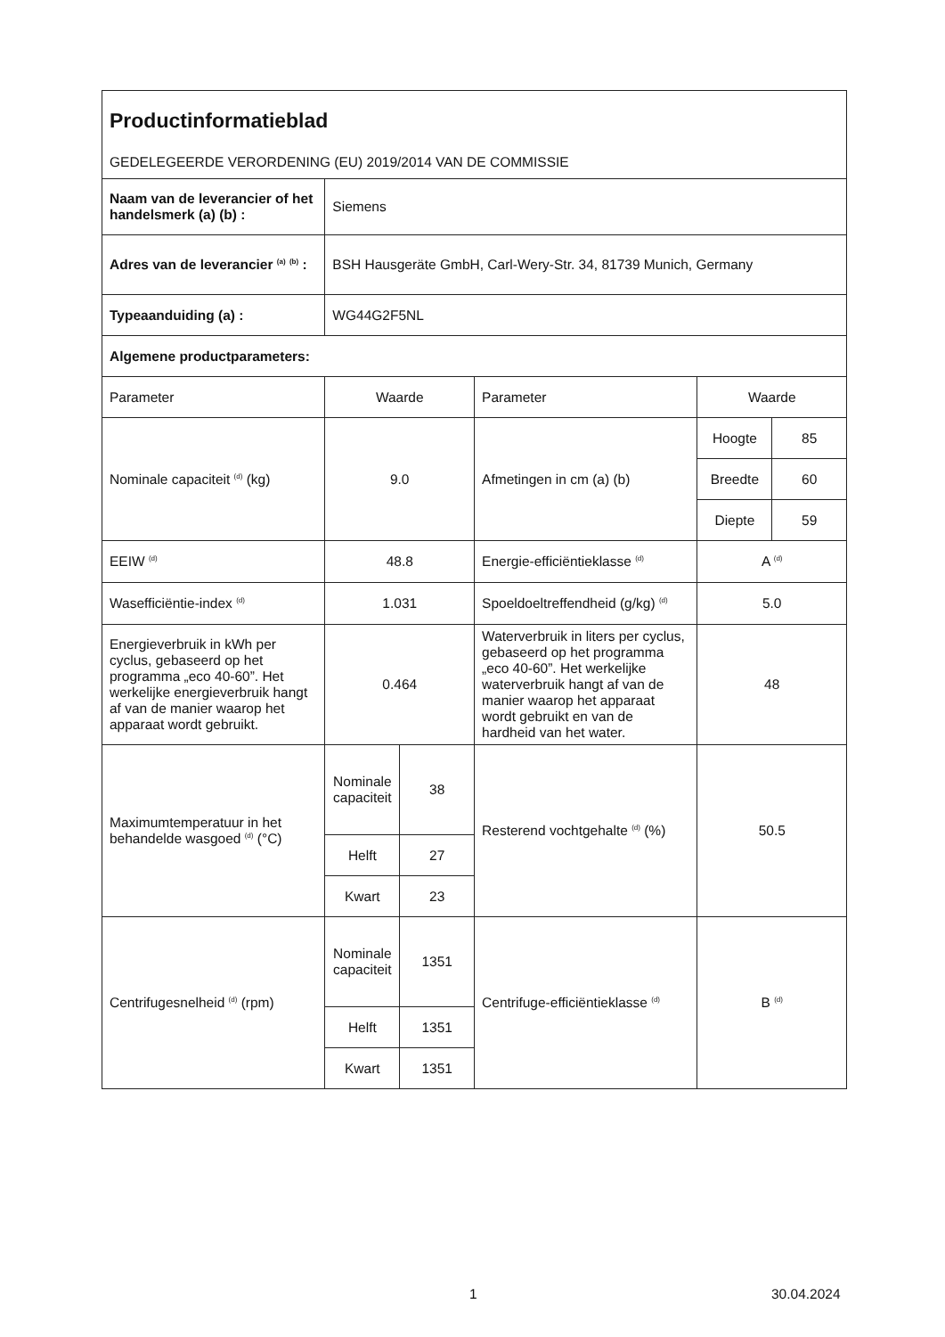| Productinformatieblad GEDELEGEERDE VERORDENING (EU) 2019/2014 VAN DE COMMISSIE | | | | | |
| Naam van de leverancier of het handelsmerk (a) (b) : | Siemens | | | | |
| Adres van de leverancier <sup>(a)</sup> <sup>(b)</sup> : | BSH Hausgeräte GmbH, Carl-Wery-Str. 34, 81739 Munich, Germany | | | | |
| Typeaanduiding (a) : | WG44G2F5NL | | | | |
| Algemene productparameters: | | | | | |
| Parameter | Waarde | | Parameter | Waarde | |
| Nominale capaciteit <sup>(d)</sup> (kg) | 9.0 | | Afmetingen in cm (a) (b) | Hoogte | 85 |
| | | | | Breedte | 60 |
| | | | | Diepte | 59 |
| EEIW <sup>(d)</sup> | 48.8 | | Energie-efficiëntieklasse <sup>(d)</sup> | A <sup>(d)</sup> | |
| Wasefficiëntie-index <sup>(d)</sup> | 1.031 | | Spoeldoeltreffendheid (g/kg) <sup>(d)</sup> | 5.0 | |
| Energieverbruik in kWh per cyclus, gebaseerd op het programma „eco 40-60”. Het werkelijke energieverbruik hangt af van de manier waarop het apparaat wordt gebruikt. | 0.464 | | Waterverbruik in liters per cyclus, gebaseerd op het programma „eco 40-60”. Het werkelijke waterverbruik hangt af van de manier waarop het apparaat wordt gebruikt en van de hardheid van het water. | 48 | |
| Maximumtemperatuur in het behandelde wasgoed <sup>(d)</sup> (°C) | Nominale capaciteit | 38 | Resterend vochtgehalte <sup>(d)</sup> (%) | 50.5 | |
| | Helft | 27 | | | |
| | Kwart | 23 | | | |
| Centrifugesnelheid <sup>(d)</sup> (rpm) | Nominale capaciteit | 1351 | Centrifuge-efficiëntieklasse <sup>(d)</sup> | B <sup>(d)</sup> | |
| | Helft | 1351 | | | |
| | Kwart | 1351 | | | |
1 30.04.2024